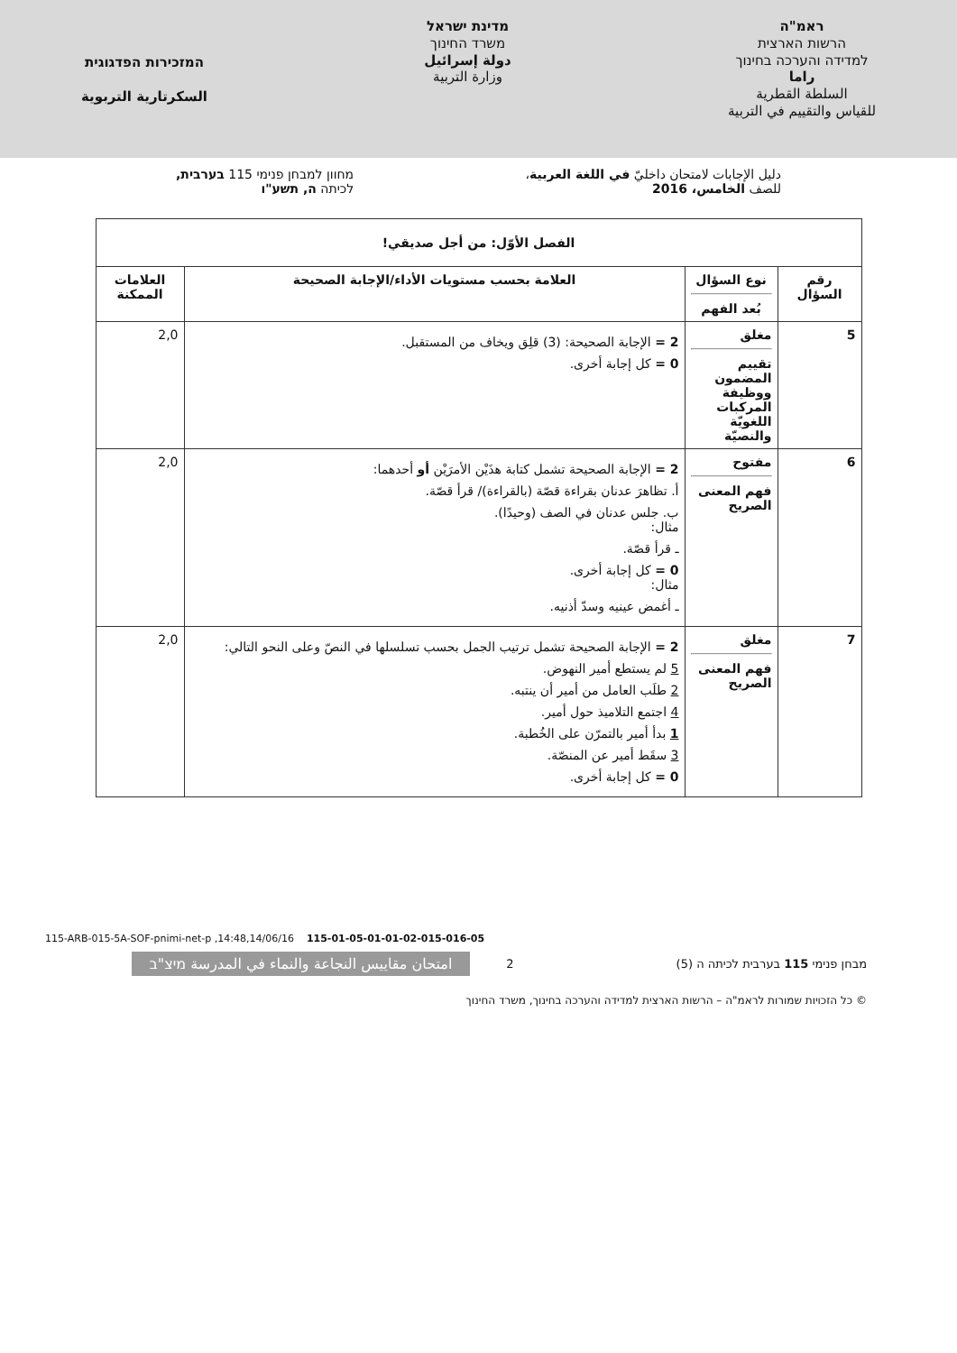ראמ"ה
הרשות הארצית
למדידה והערכה בחינוך
راما
السلطة القطرية
للقياس والتقييم في التربية
מדינת ישראל
משרד החינוך
دولة إسرائيل
وزارة التربية
המזכירות הפדגוגית
السكرتارية التربوية
دليل الإجابات لامتحان داخليّ في اللغة العربية،
للصف الخامس، 2016
מחוון למבחן פנימי 115 בערבית,
לכיתה ה, תשע"ו
| الفصل الأوّل: من أجل صديقي! | | | |
| --- | --- | --- | --- |
| رقم السؤال | نوع السؤال بُعد الفهم | العلامة بحسب مستويات الأداء/الإجابة الصحيحة | العلامات الممكنة |
| 5 | مغلق تقييم المضمون ووظيفة المركبات اللغويّة والنصيّة | 2 = الإجابة الصحيحة: (3) قلِق ويخاف من المستقبل. 0 = كل إجابة أخرى. | 2,0 |
| 6 | مفتوح فهم المعنى الصريح | 2 = الإجابة الصحيحة تشمل كتابة هذَيْن الأمرَيْن أو أحدهما: أ. تظاهرَ عدنان بقراءة قصّة (بالقراءة)/ قرأ قصّة. ب. جلس عدنان في الصف (وحيدًا). مثال: ـ قرأ قصّة. 0 = كل إجابة أخرى. مثال: ـ أغمض عينيه وسدّ أذنيه. | 2,0 |
| 7 | مغلق فهم المعنى الصريح | 2 = الإجابة الصحيحة تشمل ترتيب الجمل بحسب تسلسلها في النصّ وعلى النحو التالي: 5 لم يستطع أمير النهوض. 2 طلَب العامل من أمير أن ينتبه. 4 اجتمع التلاميذ حول أمير. 1 بدأ أمير بالتمرّن على الخُطبة. 3 سقَط أمير عن المنصّة. 0 = كل إجابة أخرى. | 2,0 |
115-ARB-015-5A-SOF-pnimi-net-p ,14:48,14/06/16 115-01-05-01-01-02-015-016-05
מבחן פנימי 115 בערבית לכיתה ה (5) 2 امتحان مقاييس النجاعة والنماء في المدرسة מיצ"ב
© כל הזכויות שמורות לראמ"ה – הרשות הארצית למדידה והערכה בחינוך, משרד החינוך